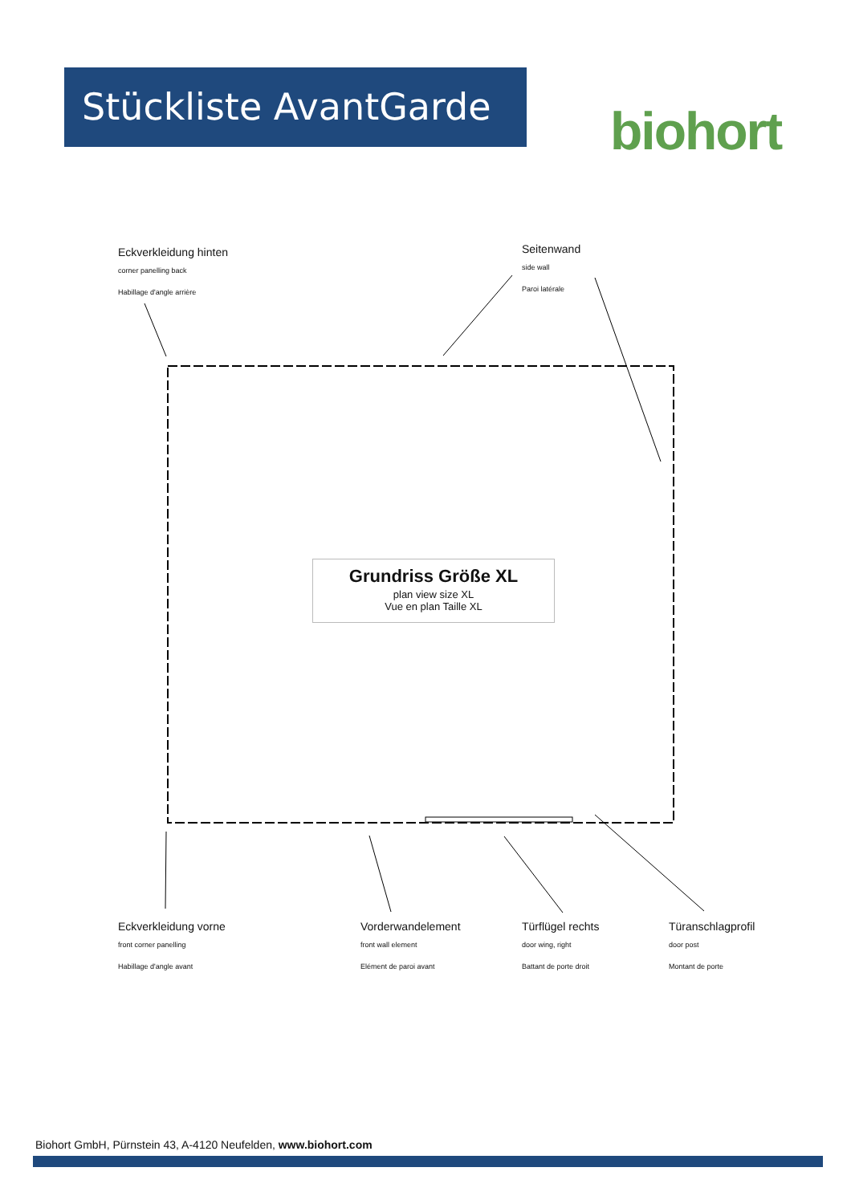Stückliste AvantGarde
biohort
Eckverkleidung hinten
corner panelling back
Habillage d'angle arrière
Seitenwand
side wall
Paroi latérale
Grundriss Größe XL
plan view size XL
Vue en plan Taille XL
Eckverkleidung vorne
front corner panelling
Habillage d'angle avant
Vorderwandelement
front wall element
Elément de paroi avant
Türflügel rechts
door wing, right
Battant de porte droit
Türanschlagprofil
door post
Montant de porte
Biohort GmbH, Pürnstein 43, A-4120 Neufelden, www.biohort.com